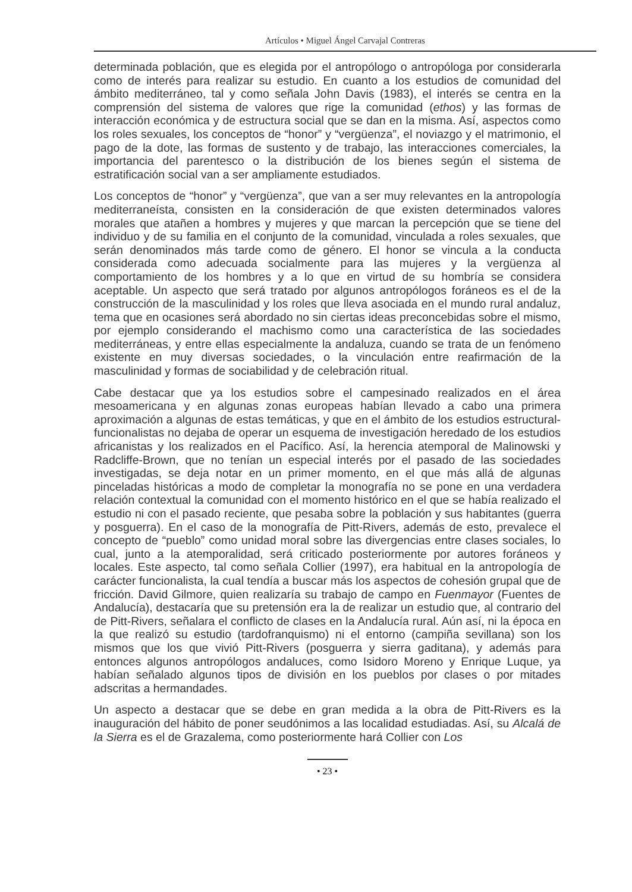Artículos • Miguel Ángel Carvajal Contreras
determinada población, que es elegida por el antropólogo o antropóloga por considerarla como de interés para realizar su estudio. En cuanto a los estudios de comunidad del ámbito mediterráneo, tal y como señala John Davis (1983), el interés se centra en la comprensión del sistema de valores que rige la comunidad (ethos) y las formas de interacción económica y de estructura social que se dan en la misma. Así, aspectos como los roles sexuales, los conceptos de “honor” y “vergüenza”, el noviazgo y el matrimonio, el pago de la dote, las formas de sustento y de trabajo, las interacciones comerciales, la importancia del parentesco o la distribución de los bienes según el sistema de estratificación social van a ser ampliamente estudiados.
Los conceptos de “honor” y “vergüenza”, que van a ser muy relevantes en la antropología mediterraneísta, consisten en la consideración de que existen determinados valores morales que atañen a hombres y mujeres y que marcan la percepción que se tiene del individuo y de su familia en el conjunto de la comunidad, vinculada a roles sexuales, que serán denominados más tarde como de género. El honor se vincula a la conducta considerada como adecuada socialmente para las mujeres y la vergüenza al comportamiento de los hombres y a lo que en virtud de su hombría se considera aceptable. Un aspecto que será tratado por algunos antropólogos foráneos es el de la construcción de la masculinidad y los roles que lleva asociada en el mundo rural andaluz, tema que en ocasiones será abordado no sin ciertas ideas preconcebidas sobre el mismo, por ejemplo considerando el machismo como una característica de las sociedades mediterráneas, y entre ellas especialmente la andaluza, cuando se trata de un fenómeno existente en muy diversas sociedades, o la vinculación entre reafirmación de la masculinidad y formas de sociabilidad y de celebración ritual.
Cabe destacar que ya los estudios sobre el campesinado realizados en el área mesoamericana y en algunas zonas europeas habían llevado a cabo una primera aproximación a algunas de estas temáticas, y que en el ámbito de los estudios estructural-funcionalistas no dejaba de operar un esquema de investigación heredado de los estudios africanistas y los realizados en el Pacífico. Así, la herencia atemporal de Malinowski y Radcliffe-Brown, que no tenían un especial interés por el pasado de las sociedades investigadas, se deja notar en un primer momento, en el que más allá de algunas pinceladas históricas a modo de completar la monografía no se pone en una verdadera relación contextual la comunidad con el momento histórico en el que se había realizado el estudio ni con el pasado reciente, que pesaba sobre la población y sus habitantes (guerra y posguerra). En el caso de la monografía de Pitt-Rivers, además de esto, prevalece el concepto de “pueblo” como unidad moral sobre las divergencias entre clases sociales, lo cual, junto a la atemporalidad, será criticado posteriormente por autores foráneos y locales. Este aspecto, tal como señala Collier (1997), era habitual en la antropología de carácter funcionalista, la cual tendía a buscar más los aspectos de cohesión grupal que de fricción. David Gilmore, quien realizaría su trabajo de campo en Fuenmayor (Fuentes de Andalucía), destacaría que su pretensión era la de realizar un estudio que, al contrario del de Pitt-Rivers, señalara el conflicto de clases en la Andalucía rural. Aún así, ni la época en la que realizó su estudio (tardofranquismo) ni el entorno (campiña sevillana) son los mismos que los que vivió Pitt-Rivers (posguerra y sierra gaditana), y además para entonces algunos antropólogos andaluces, como Isidoro Moreno y Enrique Luque, ya habían señalado algunos tipos de división en los pueblos por clases o por mitades adscritas a hermandades.
Un aspecto a destacar que se debe en gran medida a la obra de Pitt-Rivers es la inauguración del hábito de poner seudónimos a las localidad estudiadas. Así, su Alcalá de la Sierra es el de Grazalema, como posteriormente hará Collier con Los
• 23 •